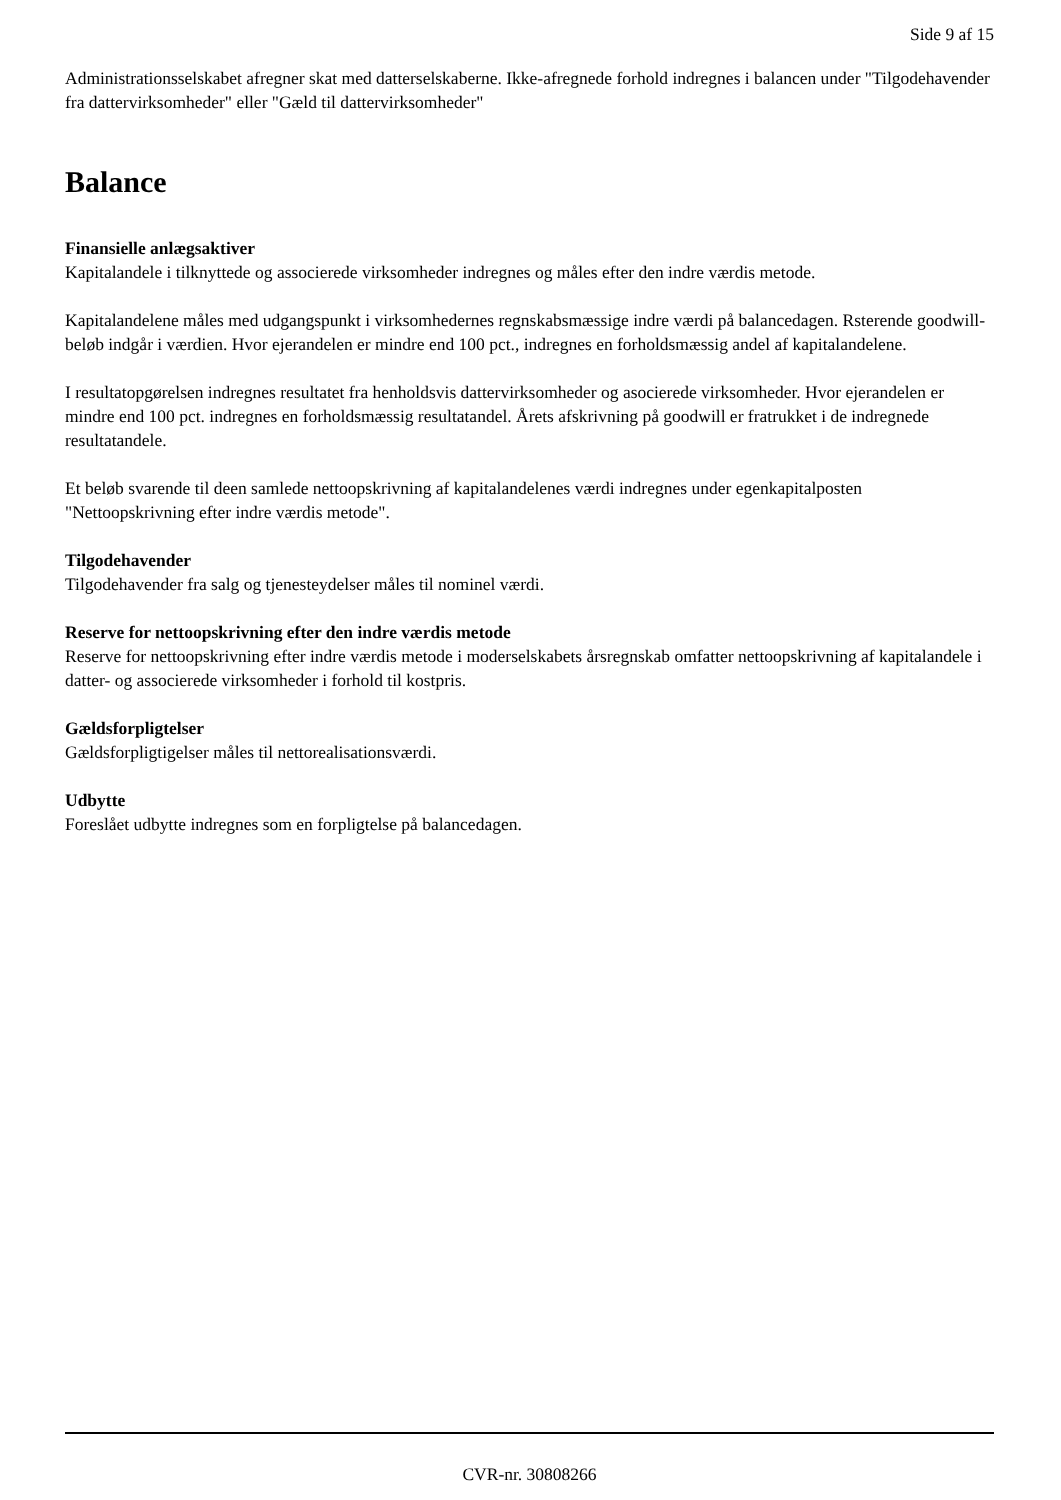Side 9 af 15
Administrationsselskabet afregner skat med datterselskaberne. Ikke-afregnede forhold indregnes i balancen under "Tilgodehavender fra dattervirksomheder" eller "Gæld til dattervirksomheder"
Balance
Finansielle anlægsaktiver
Kapitalandele i tilknyttede og associerede virksomheder indregnes og måles efter den indre værdis metode.
Kapitalandelene måles med udgangspunkt i virksomhedernes regnskabsmæssige indre værdi på balancedagen. Rsterende goodwill-beløb indgår i værdien. Hvor ejerandelen er mindre end 100 pct., indregnes en forholdsmæssig andel af kapitalandelene.
I resultatopgørelsen indregnes resultatet fra henholdsvis dattervirksomheder og asocierede virksomheder. Hvor ejerandelen er mindre end 100 pct. indregnes en forholdsmæssig resultatandel. Årets afskrivning på goodwill er fratrukket i de indregnede resultatandele.
Et beløb svarende til deen samlede nettoopskrivning af kapitalandelenes værdi indregnes under egenkapitalposten "Nettoopskrivning efter indre værdis metode".
Tilgodehavender
Tilgodehavender fra salg og tjenesteydelser måles til nominel værdi.
Reserve for nettoopskrivning efter den indre værdis metode
Reserve for nettoopskrivning efter indre værdis metode i moderselskabets årsregnskab omfatter nettoopskrivning af kapitalandele i datter- og associerede virksomheder i forhold til kostpris.
Gældsforpligtelser
Gældsforpligtigelser måles til nettorealisationsværdi.
Udbytte
Foreslået udbytte indregnes som en forpligtelse på balancedagen.
CVR-nr. 30808266